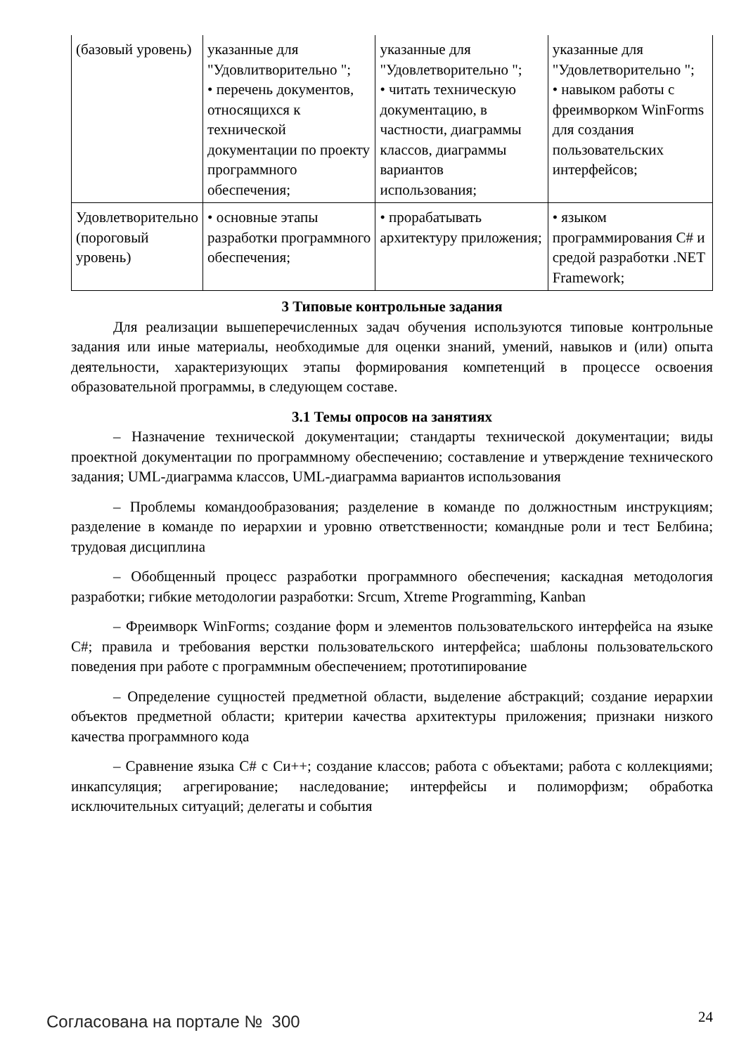| (базовый уровень) | указанные для "Удовлитворительно "; • перечень документов, относящихся к технической документации по проекту программного обеспечения; | указанные для "Удовлетворительно "; • читать техническую документацию, в частности, диаграммы классов, диаграммы вариантов использования; | указанные для "Удовлетворительно "; • навыком работы с фреимворком WinForms для создания пользовательских интерфейсов; |
| Удовлетворительно (пороговый уровень) | • основные этапы разработки программного обеспечения; | • прорабатывать архитектуру приложения; | • языком программирования C# и средой разработки .NET Framework; |
3 Типовые контрольные задания
Для реализации вышеперечисленных задач обучения используются типовые контрольные задания или иные материалы, необходимые для оценки знаний, умений, навыков и (или) опыта деятельности, характеризующих этапы формирования компетенций в процессе освоения образовательной программы, в следующем составе.
3.1 Темы опросов на занятиях
– Назначение технической документации; стандарты технической документации; виды проектной документации по программному обеспечению; составление и утверждение технического задания; UML-диаграмма классов, UML-диаграмма вариантов использования
– Проблемы командообразования; разделение в команде по должностным инструкциям; разделение в команде по иерархии и уровню ответственности; командные роли и тест Белбина; трудовая дисциплина
– Обобщенный процесс разработки программного обеспечения; каскадная методология разработки; гибкие методологии разработки: Srcum, Xtreme Programming, Kanban
– Фреимворк WinForms; создание форм и элементов пользовательского интерфейса на языке C#; правила и требования верстки пользовательского интерфейса; шаблоны пользовательского поведения при работе с программным обеспечением; прототипирование
– Определение сущностей предметной области, выделение абстракций; создание иерархии объектов предметной области; критерии качества архитектуры приложения; признаки низкого качества программного кода
– Сравнение языка C# с Си++; создание классов; работа с объектами; работа с коллекциями; инкапсуляция; агрегирование; наследование; интерфейсы и полиморфизм; обработка исключительных ситуаций; делегаты и события
Согласована на портале № 300 24